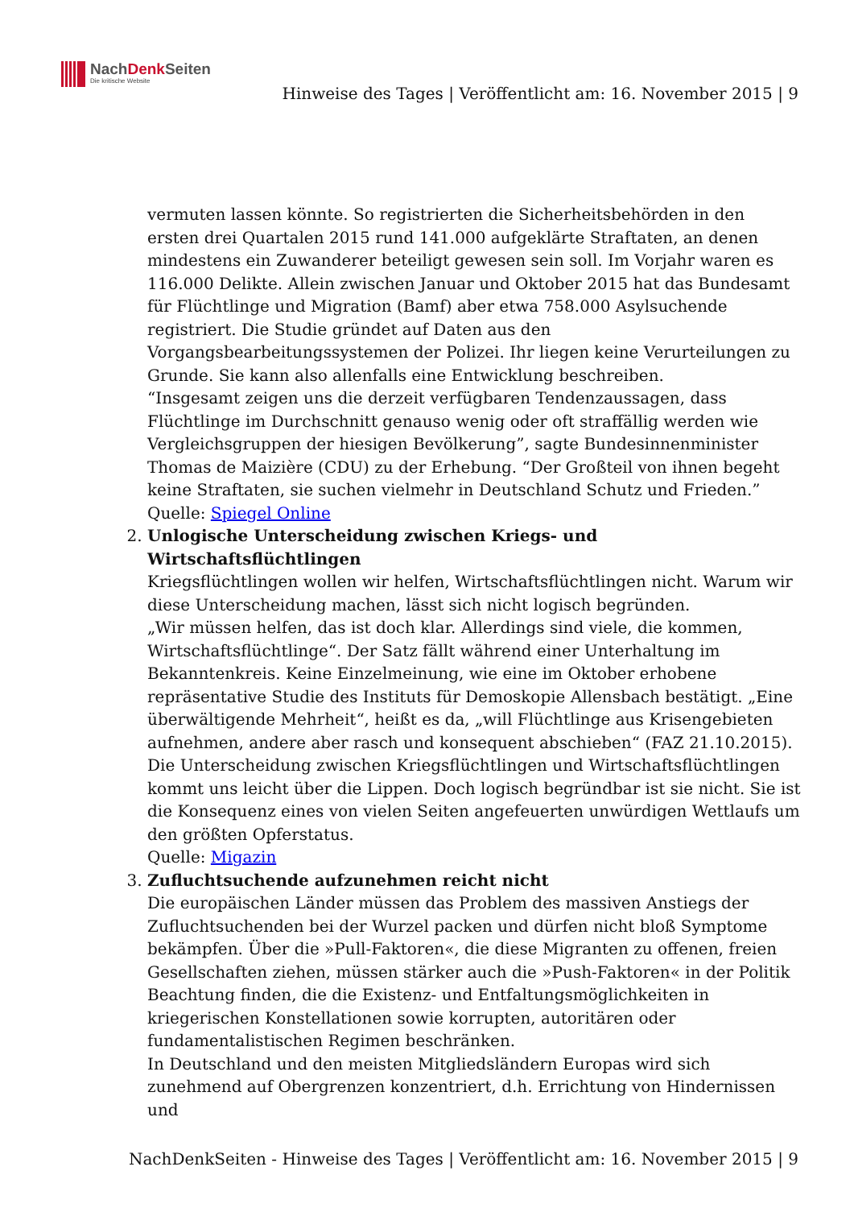NachDenk Seiten
Die kritische Website
Hinweise des Tages | Veröffentlicht am: 16. November 2015 | 9
vermuten lassen könnte. So registrierten die Sicherheitsbehörden in den ersten drei Quartalen 2015 rund 141.000 aufgeklärte Straftaten, an denen mindestens ein Zuwanderer beteiligt gewesen sein soll. Im Vorjahr waren es 116.000 Delikte. Allein zwischen Januar und Oktober 2015 hat das Bundesamt für Flüchtlinge und Migration (Bamf) aber etwa 758.000 Asylsuchende registriert. Die Studie gründet auf Daten aus den Vorgangsbearbeitungssystemen der Polizei. Ihr liegen keine Verurteilungen zu Grunde. Sie kann also allenfalls eine Entwicklung beschreiben.
“Insgesamt zeigen uns die derzeit verfügbaren Tendenzaussagen, dass Flüchtlinge im Durchschnitt genauso wenig oder oft straffällig werden wie Vergleichsgruppen der hiesigen Bevölkerung”, sagte Bundesinnenminister Thomas de Maizière (CDU) zu der Erhebung. “Der Großteil von ihnen begeht keine Straftaten, sie suchen vielmehr in Deutschland Schutz und Frieden.”
Quelle: Spiegel Online
2. Unlogische Unterscheidung zwischen Kriegs- und Wirtschaftsflüchtlingen
Kriegsflüchtlingen wollen wir helfen, Wirtschaftsflüchtlingen nicht. Warum wir diese Unterscheidung machen, lässt sich nicht logisch begründen.
„Wir müssen helfen, das ist doch klar. Allerdings sind viele, die kommen, Wirtschaftsflüchtlinge“. Der Satz fällt während einer Unterhaltung im Bekanntenkreis. Keine Einzelmeinung, wie eine im Oktober erhobene repräsentative Studie des Instituts für Demoskopie Allensbach bestätigt. „Eine überwältigende Mehrheit“, heißt es da, „will Flüchtlinge aus Krisengebieten aufnehmen, andere aber rasch und konsequent abschieben“ (FAZ 21.10.2015). Die Unterscheidung zwischen Kriegsflüchtlingen und Wirtschaftsflüchtlingen kommt uns leicht über die Lippen. Doch logisch begründbar ist sie nicht. Sie ist die Konsequenz eines von vielen Seiten angefeuerten unwürdigen Wettlaufs um den größten Opferstatus.
Quelle: Migazin
3. Zufluchtsuchende aufzunehmen reicht nicht
Die europäischen Länder müssen das Problem des massiven Anstiegs der Zufluchtsuchenden bei der Wurzel packen und dürfen nicht bloß Symptome bekämpfen. Über die »Pull-Faktoren«, die diese Migranten zu offenen, freien Gesellschaften ziehen, müssen stärker auch die »Push-Faktoren« in der Politik Beachtung finden, die die Existenz- und Entfaltungsmöglichkeiten in kriegerischen Konstellationen sowie korrupten, autoritären oder fundamentalistischen Regimen beschränken.
In Deutschland und den meisten Mitgliedsländern Europas wird sich zunehmend auf Obergrenzen konzentriert, d.h. Errichtung von Hindernissen und
NachDenkSeiten - Hinweise des Tages | Veröffentlicht am: 16. November 2015 | 9